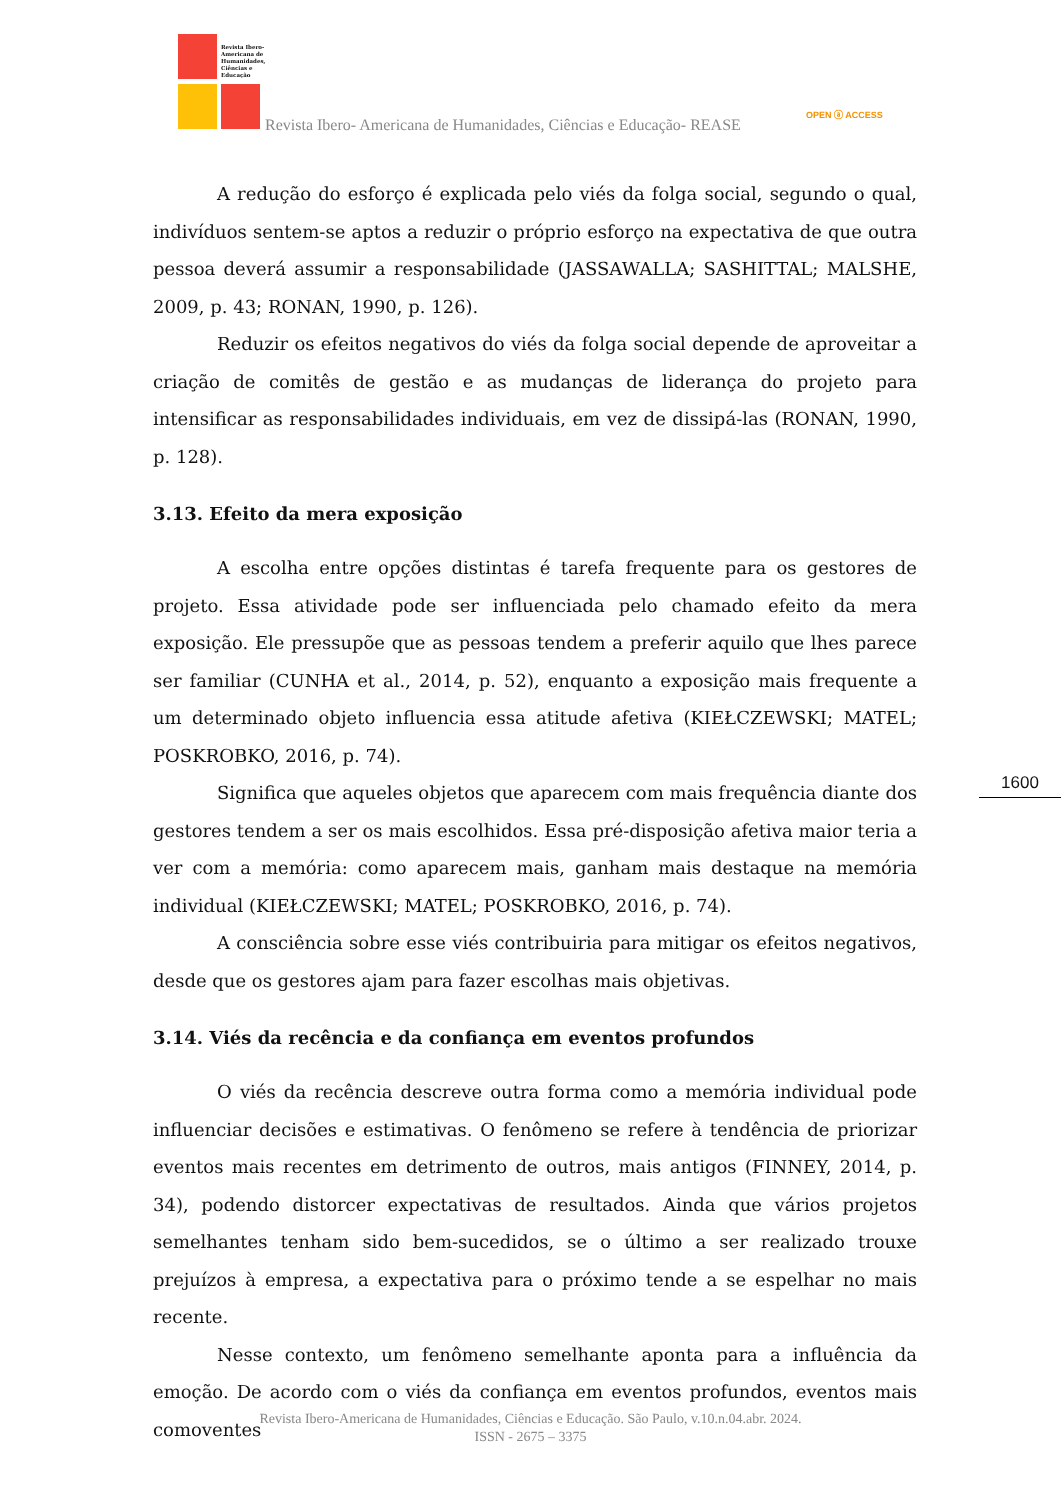Revista Ibero-
Americana de
Humanidades,
Ciências e
Educação
Revista Ibero- Americana de Humanidades, Ciências e Educação- REASE
OPEN ⓐ ACCESS
A redução do esforço é explicada pelo viés da folga social, segundo o qual, indivíduos sentem-se aptos a reduzir o próprio esforço na expectativa de que outra pessoa deverá assumir a responsabilidade (JASSAWALLA; SASHITTAL; MALSHE, 2009, p. 43; RONAN, 1990, p. 126).
Reduzir os efeitos negativos do viés da folga social depende de aproveitar a criação de comitês de gestão e as mudanças de liderança do projeto para intensificar as responsabilidades individuais, em vez de dissipá-las (RONAN, 1990, p. 128).
3.13. Efeito da mera exposição
A escolha entre opções distintas é tarefa frequente para os gestores de projeto. Essa atividade pode ser influenciada pelo chamado efeito da mera exposição. Ele pressupõe que as pessoas tendem a preferir aquilo que lhes parece ser familiar (CUNHA et al., 2014, p. 52), enquanto a exposição mais frequente a um determinado objeto influencia essa atitude afetiva (KIEŁCZEWSKI; MATEL; POSKROBKO, 2016, p. 74).
Significa que aqueles objetos que aparecem com mais frequência diante dos gestores tendem a ser os mais escolhidos. Essa pré-disposição afetiva maior teria a ver com a memória: como aparecem mais, ganham mais destaque na memória individual (KIEŁCZEWSKI; MATEL; POSKROBKO, 2016, p. 74).
A consciência sobre esse viés contribuiria para mitigar os efeitos negativos, desde que os gestores ajam para fazer escolhas mais objetivas.
3.14. Viés da recência e da confiança em eventos profundos
O viés da recência descreve outra forma como a memória individual pode influenciar decisões e estimativas. O fenômeno se refere à tendência de priorizar eventos mais recentes em detrimento de outros, mais antigos (FINNEY, 2014, p. 34), podendo distorcer expectativas de resultados. Ainda que vários projetos semelhantes tenham sido bem-sucedidos, se o último a ser realizado trouxe prejuízos à empresa, a expectativa para o próximo tende a se espelhar no mais recente.
Nesse contexto, um fenômeno semelhante aponta para a influência da emoção. De acordo com o viés da confiança em eventos profundos, eventos mais comoventes
1600
Revista Ibero-Americana de Humanidades, Ciências e Educação. São Paulo, v.10.n.04.abr. 2024.
ISSN - 2675 – 3375